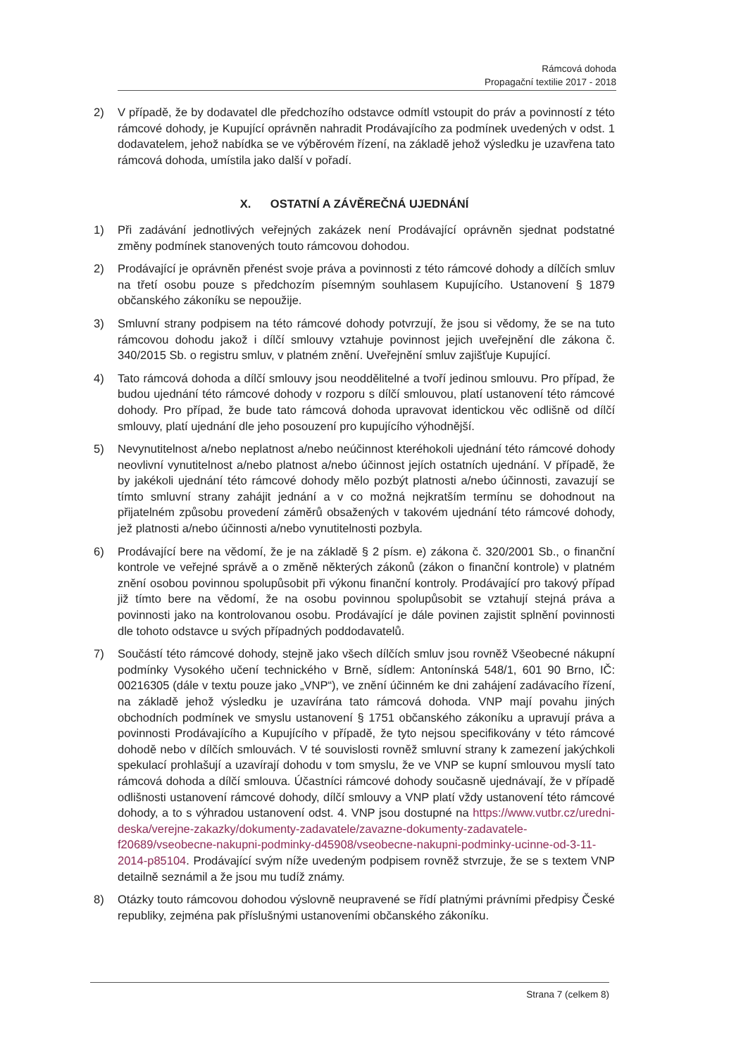Rámcová dohoda
Propagační textilie 2017 - 2018
2) V případě, že by dodavatel dle předchozího odstavce odmítl vstoupit do práv a povinností z této rámcové dohody, je Kupující oprávněn nahradit Prodávajícího za podmínek uvedených v odst. 1 dodavatelem, jehož nabídka se ve výběrovém řízení, na základě jehož výsledku je uzavřena tato rámcová dohoda, umístila jako další v pořadí.
X. OSTATNÍ A ZÁVĚREČNÁ UJEDNÁNÍ
1) Při zadávání jednotlivých veřejných zakázek není Prodávající oprávněn sjednat podstatné změny podmínek stanovených touto rámcovou dohodou.
2) Prodávající je oprávněn přenést svoje práva a povinnosti z této rámcové dohody a dílčích smluv na třetí osobu pouze s předchozím písemným souhlasem Kupujícího. Ustanovení § 1879 občanského zákoníku se nepoužije.
3) Smluvní strany podpisem na této rámcové dohody potvrzují, že jsou si vědomy, že se na tuto rámcovou dohodu jakož i dílčí smlouvy vztahuje povinnost jejich uveřejnění dle zákona č. 340/2015 Sb. o registru smluv, v platném znění. Uveřejnění smluv zajišťuje Kupující.
4) Tato rámcová dohoda a dílčí smlouvy jsou neoddělitelné a tvoří jedinou smlouvu. Pro případ, že budou ujednání této rámcové dohody v rozporu s dílčí smlouvou, platí ustanovení této rámcové dohody. Pro případ, že bude tato rámcová dohoda upravovat identickou věc odlišně od dílčí smlouvy, platí ujednání dle jeho posouzení pro kupujícího výhodnější.
5) Nevynutitelnost a/nebo neplatnost a/nebo neúčinnost kteréhokoli ujednání této rámcové dohody neovlivní vynutitelnost a/nebo platnost a/nebo účinnost jejích ostatních ujednání. V případě, že by jakékoli ujednání této rámcové dohody mělo pozbýt platnosti a/nebo účinnosti, zavazují se tímto smluvní strany zahájit jednání a v co možná nejkratším termínu se dohodnout na přijatelném způsobu provedení záměrů obsažených v takovém ujednání této rámcové dohody, jež platnosti a/nebo účinnosti a/nebo vynutitelnosti pozbyla.
6) Prodávající bere na vědomí, že je na základě § 2 písm. e) zákona č. 320/2001 Sb., o finanční kontrole ve veřejné správě a o změně některých zákonů (zákon o finanční kontrole) v platném znění osobou povinnou spolupůsobit při výkonu finanční kontroly. Prodávající pro takový případ již tímto bere na vědomí, že na osobu povinnou spolupůsobit se vztahují stejná práva a povinnosti jako na kontrolovanou osobu. Prodávající je dále povinen zajistit splnění povinnosti dle tohoto odstavce u svých případných poddodavatelů.
7) Součástí této rámcové dohody, stejně jako všech dílčích smluv jsou rovněž Všeobecné nákupní podmínky Vysokého učení technického v Brně, sídlem: Antonínská 548/1, 601 90 Brno, IČ: 00216305 (dále v textu pouze jako „VNP“), ve znění účinném ke dni zahájení zadávacího řízení, na základě jehož výsledku je uzavírána tato rámcová dohoda. VNP mají povahu jiných obchodních podmínek ve smyslu ustanovení § 1751 občanského zákoníku a upravují práva a povinnosti Prodávajícího a Kupujícího v případě, že tyto nejsou specifikovány v této rámcové dohodě nebo v dílčích smlouvách. V té souvislosti rovněž smluvní strany k zamezení jakýchkoli spekulací prohlašují a uzavírají dohodu v tom smyslu, že ve VNP se kupní smlouvou myslí tato rámcová dohoda a dílčí smlouva. Účastníci rámcové dohody současně ujednávají, že v případě odlišnosti ustanovení rámcové dohody, dílčí smlouvy a VNP platí vždy ustanovení této rámcové dohody, a to s výhradou ustanovení odst. 4. VNP jsou dostupné na https://www.vutbr.cz/uredni-deska/verejne-zakazky/dokumenty-zadavatele/zavazne-dokumenty-zadavatele-f20689/vseobecne-nakupni-podminky-d45908/vseobecne-nakupni-podminky-ucinne-od-3-11-2014-p85104. Prodávající svým níže uvedeným podpisem rovněž stvrzuje, že se s textem VNP detailně seznámil a že jsou mu tudíž známy.
8) Otázky touto rámcovou dohodou výslovně neupravené se řídí platnými právními předpisy České republiky, zejména pak příslušnými ustanoveními občanského zákoníku.
Strana 7 (celkem 8)